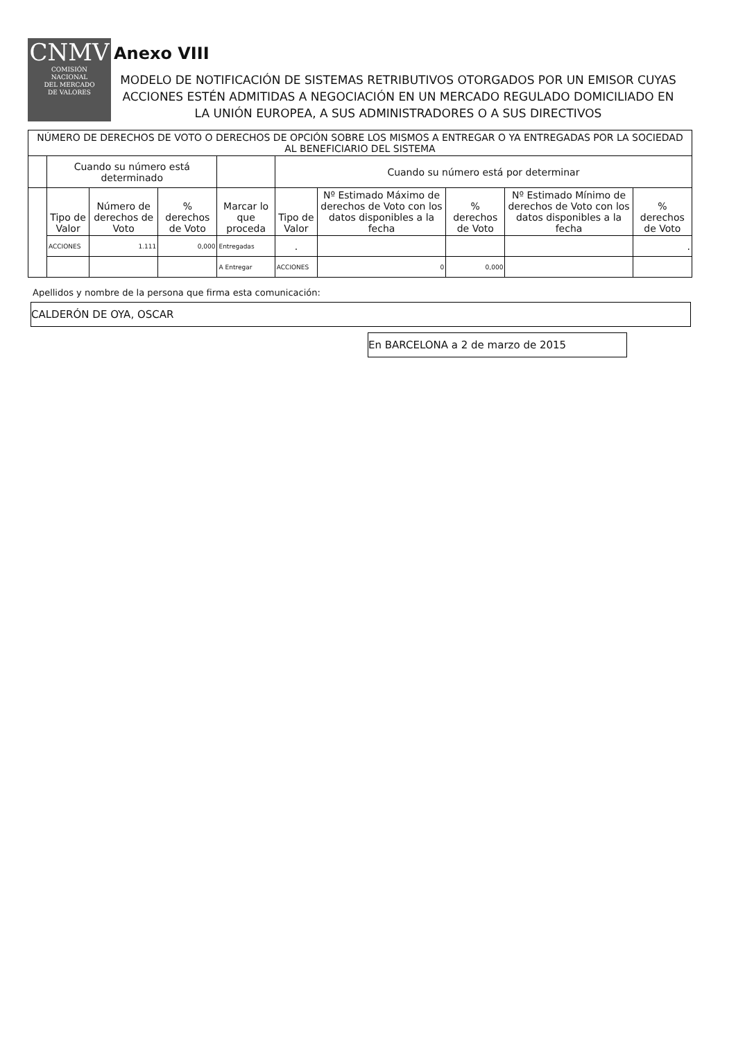CNMV
COMISIÓN
NACIONAL
DEL MERCADO
DE VALORES
Anexo VIII
MODELO DE NOTIFICACIÓN DE SISTEMAS RETRIBUTIVOS OTORGADOS POR UN EMISOR CUYAS ACCIONES ESTÉN ADMITIDAS A NEGOCIACIÓN EN UN MERCADO REGULADO DOMICILIADO EN LA UNIÓN EUROPEA, A SUS ADMINISTRADORES O A SUS DIRECTIVOS
| NÚMERO DE DERECHOS DE VOTO O DERECHOS DE OPCIÓN SOBRE LOS MISMOS A ENTREGAR O YA ENTREGADAS POR LA SOCIEDAD AL BENEFICIARIO DEL SISTEMA | | | | | | | | | |
| --- | --- | --- | --- | --- | --- | --- | --- | --- | --- |
| | Cuando su número está determinado | | | | Cuando su número está por determinar | | | | |
| | Tipo de Valor | Número de derechos de Voto | % derechos de Voto | Marcar lo que proceda | Tipo de Valor | Nº Estimado Máximo de derechos de Voto con los datos disponibles a la fecha | % derechos de Voto | Nº Estimado Mínimo de derechos de Voto con los datos disponibles a la fecha | % derechos de Voto |
| | ACCIONES | 1.111 | 0,000 | Entregadas | · | | | | · |
| | | | | A Entregar | ACCIONES | 0 | 0,000 | | |
Apellidos y nombre de la persona que firma esta comunicación:
CALDERÓN DE OYA, OSCAR
En BARCELONA a 2 de marzo de 2015